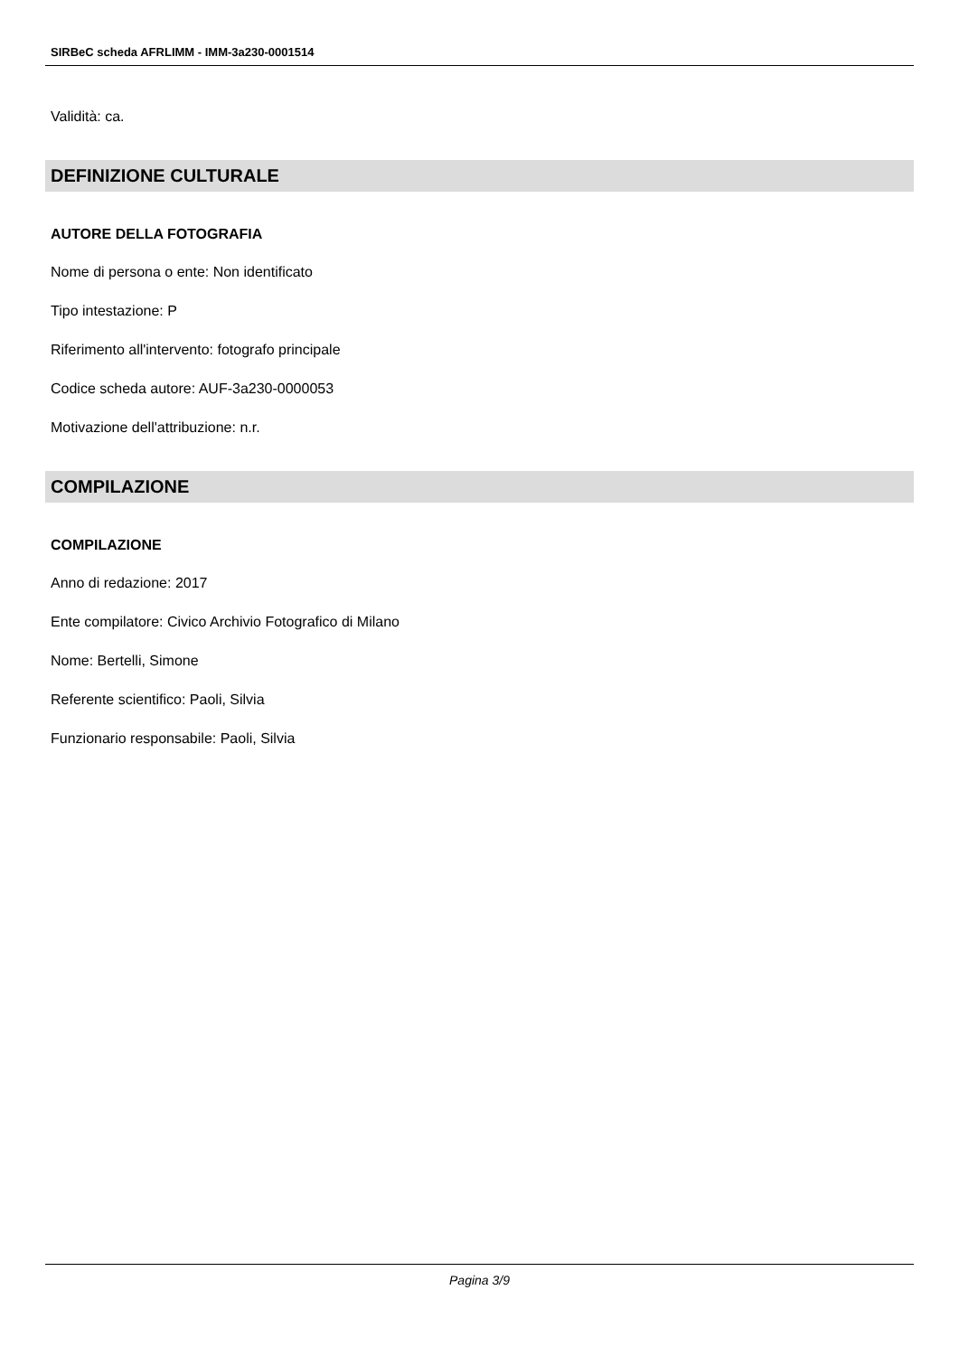SIRBeC scheda AFRLIMM - IMM-3a230-0001514
Validità: ca.
DEFINIZIONE CULTURALE
AUTORE DELLA FOTOGRAFIA
Nome di persona o ente: Non identificato
Tipo intestazione: P
Riferimento all'intervento: fotografo principale
Codice scheda autore: AUF-3a230-0000053
Motivazione dell'attribuzione: n.r.
COMPILAZIONE
COMPILAZIONE
Anno di redazione: 2017
Ente compilatore: Civico Archivio Fotografico di Milano
Nome: Bertelli, Simone
Referente scientifico: Paoli, Silvia
Funzionario responsabile: Paoli, Silvia
Pagina 3/9